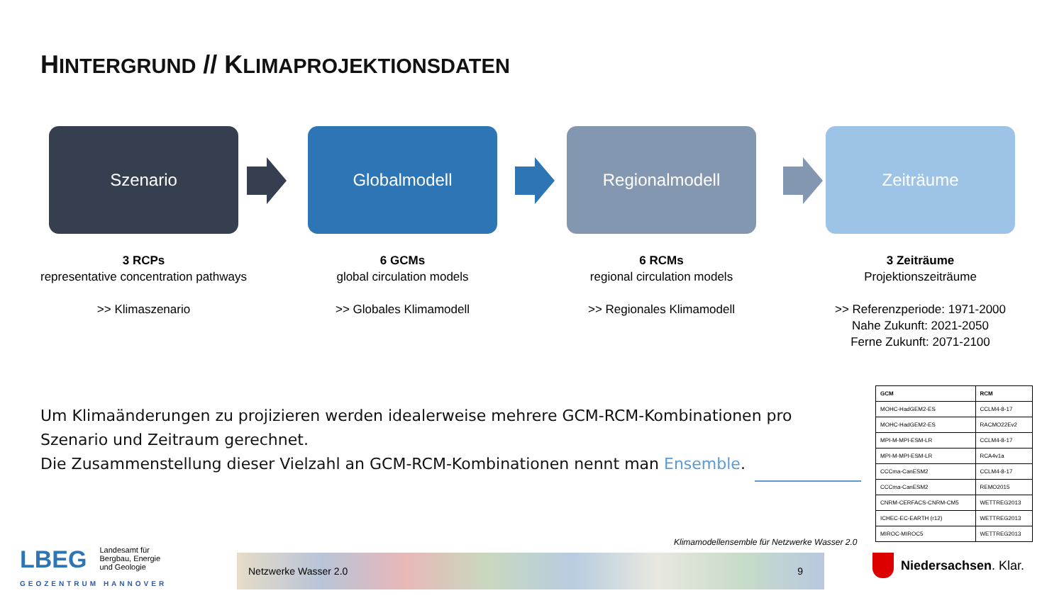HINTERGRUND // KLIMAPROJEKTIONSDATEN
Szenario
3 RCPs
representative concentration pathways
>> Klimaszenario
Globalmodell
6 GCMs
global circulation models
>> Globales Klimamodell
Regionalmodell
6 RCMs
regional circulation models
>> Regionales Klimamodell
Zeiträume
3 Zeiträume
Projektionszeiträume
>> Referenzperiode: 1971-2000
Nahe Zukunft: 2021-2050
Ferne Zukunft: 2071-2100
Um Klimaänderungen zu projizieren werden idealerweise mehrere GCM-RCM-Kombinationen pro Szenario und Zeitraum gerechnet.
Die Zusammenstellung dieser Vielzahl an GCM-RCM-Kombinationen nennt man Ensemble.
| GCM | RCM |
| --- | --- |
| MOHC-HadGEM2-ES | CCLM4-8-17 |
| MOHC-HadGEM2-ES | RACMO22Ev2 |
| MPI-M-MPI-ESM-LR | CCLM4-8-17 |
| MPI-M-MPI-ESM-LR | RCA4v1a |
| CCCma-CanESM2 | CCLM4-8-17 |
| CCCma-CanESM2 | REMO2015 |
| CNRM-CERFACS-CNRM-CM5 | WETTREG2013 |
| ICHEC-EC-EARTH (r12) | WETTREG2013 |
| MIROC-MIROC5 | WETTREG2013 |
Klimamodellensemble für Netzwerke Wasser 2.0
LBEG
Landesamt für
Bergbau, Energie
und Geologie
GEOZENTRUM HANNOVER
Netzwerke Wasser 2.0 9 Niedersachsen. Klar.